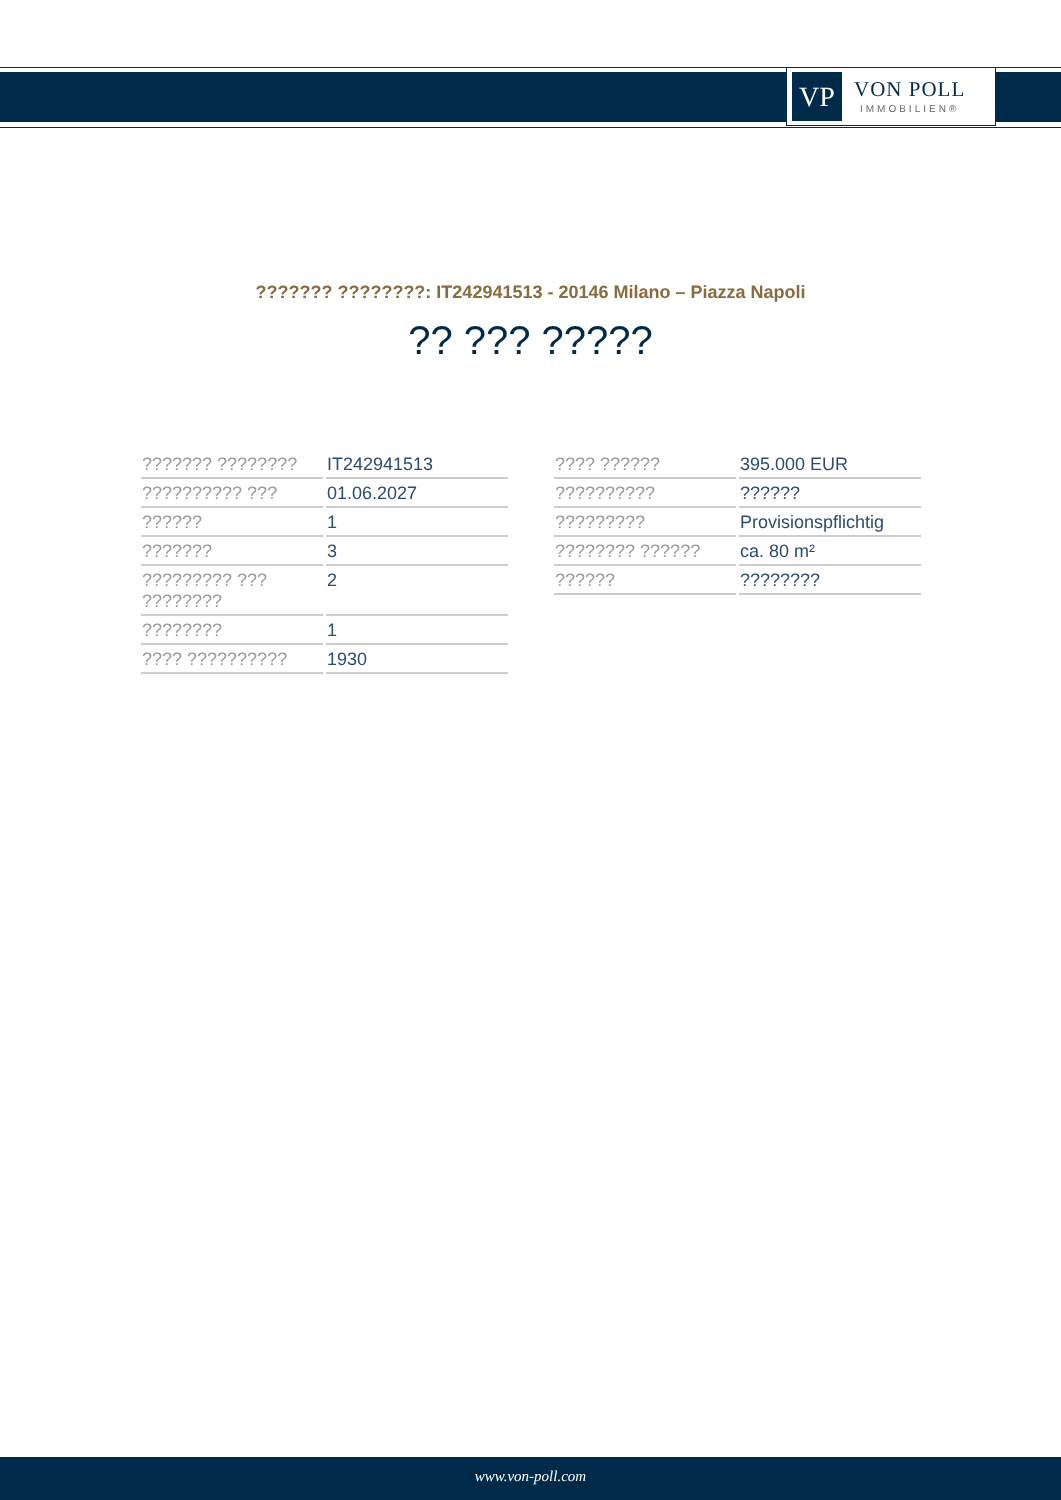VP
VON POLL
IMMOBILIEN®
??????? ????????: IT242941513 - 20146 Milano – Piazza Napoli
?? ??? ?????
| ??????? ???????? | IT242941513 |
| ?????????? ??? | 01.06.2027 |
| ?????? | 1 |
| ??????? | 3 |
| ????????? ??? ???????? | 2 |
| ???????? | 1 |
| ???? ?????????? | 1930 |
| ???? ?????? | 395.000 EUR |
| ?????????? | ?????? |
| ????????? | Provisionspflichtig |
| ???????? ?????? | ca. 80 m² |
| ?????? | ???????? |
www.von-poll.com